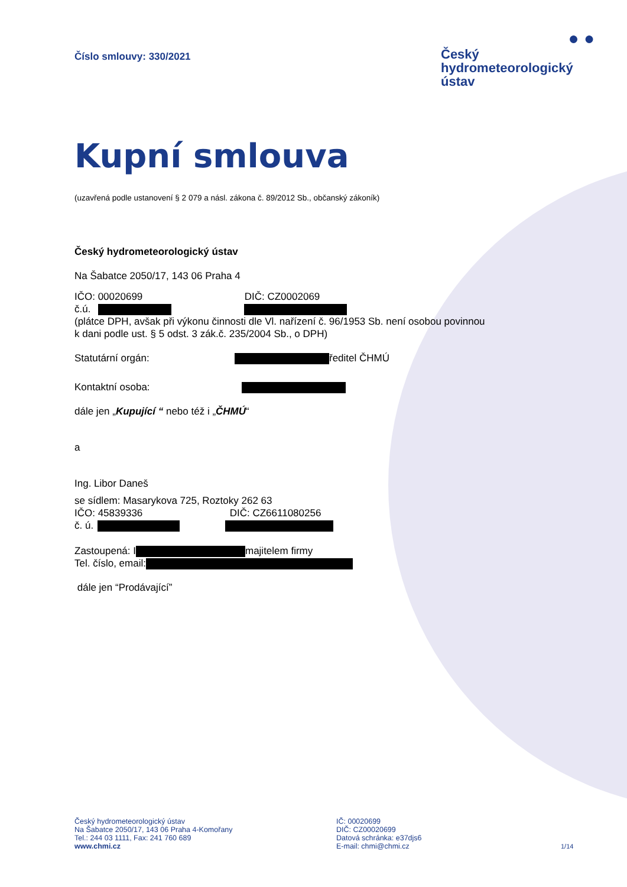Číslo smlouvy: 330/2021
● ●
Český
hydrometeorologický
ústav
Kupní smlouva
(uzavřená podle ustanovení § 2 079 a násl. zákona č. 89/2012 Sb., občanský zákoník)
Český hydrometeorologický ústav
Na Šabatce 2050/17, 143 06 Praha 4
IČO: 00020699 DIČ: CZ0002069
č.ú.
(plátce DPH, avšak při výkonu činnosti dle Vl. nařízení č. 96/1953 Sb. není osobou povinnou
k dani podle ust. § 5 odst. 3 zák.č. 235/2004 Sb., o DPH)
Statutární orgán: ředitel ČHMÚ
Kontaktní osoba:
dále jen „Kupující “ nebo též i „ČHMÚ“
a
Ing. Libor Daneš
se sídlem: Masarykova 725, Roztoky 262 63
IČO: 45839336 DIČ: CZ6611080256
č. ú.
Zastoupená: I majitelem firmy
Tel. číslo, email:
dále jen “Prodávající”
Český hydrometeorologický ústav
Na Šabatce 2050/17, 143 06 Praha 4-Komořany
Tel.: 244 03 1111, Fax: 241 760 689
www.chmi.cz
IČ: 00020699
DIČ: CZ00020699
Datová schránka: e37djs6
E-mail: chmi@chmi.cz
1/14